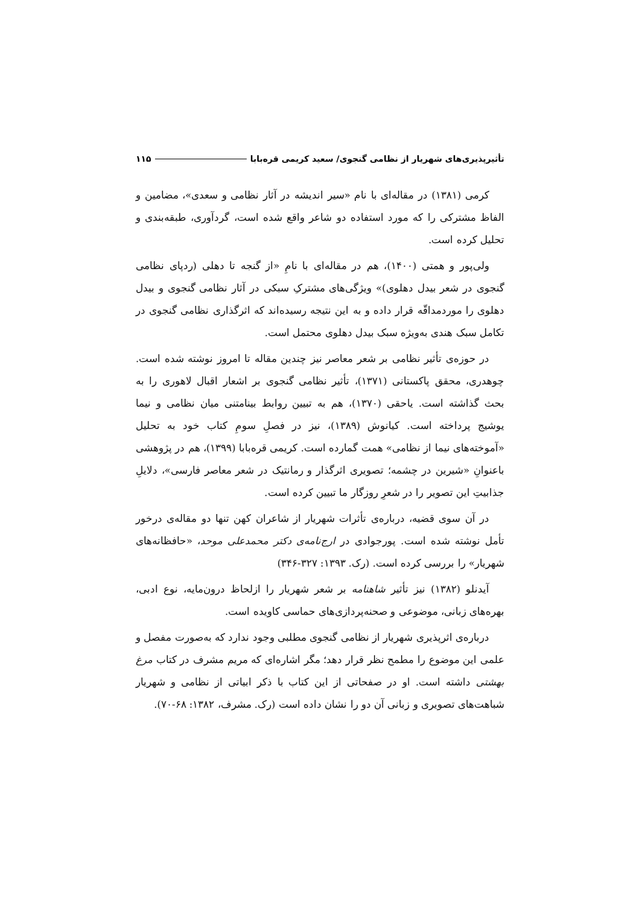تأثیرپذیری‌های شهریار از نظامی گنجوی/ سعید کریمی قره‌بابا ۱۱۵
کرمی (۱۳۸۱) در مقاله‌ای با نام «سیر اندیشه در آثار نظامی و سعدی»، مضامین و الفاظ مشترکی را که مورد استفاده دو شاعر واقع شده است، گردآوری، طبقه‌بندی و تحلیل کرده است.
ولی‌پور و همتی (۱۴۰۰)، هم در مقاله‌ای با نامِ «از گنجه تا دهلی (ردپای نظامی گنجوی در شعر بیدل دهلوی)» ویژگی‌های مشترکِ سبکی در آثار نظامی گنجوی و بیدل دهلوی را موردمداقّه قرار داده و به این نتیجه رسیده‌اند که اثرگذاری نظامی گنجوی در تکامل سبک هندی به‌ویژه سبک بیدل دهلوی محتمل است.
در حوزه‌ی تأثیر نظامی بر شعر معاصر نیز چندین مقاله تا امروز نوشته شده است. چوهدری، محقق پاکستانی (۱۳۷۱)، تأثیر نظامی گنجوی بر اشعار اقبال لاهوری را به بحث گذاشته است. یاحقی (۱۳۷۰)، هم به تبیین روابط بینامتنی میان نظامی و نیما یوشیج پرداخته است. کیانوش (۱۳۸۹)، نیز در فصلِ سومِ کتاب خود به تحلیل «آموخته‌های نیما از نظامی» همت گمارده است. کریمی قره‌بابا (۱۳۹۹)، هم در پژوهشی باعنوانِ «شیرین در چشمه؛ تصویری اثرگذار و رمانتیک در شعر معاصر فارسی»، دلایلِ جذابیتِ این تصویر را در شعرِ روزگار ما تبیین کرده است.
در آن سوی قضیه، درباره‌ی تأثرات شهریار از شاعران کهن تنها دو مقاله‌ی درخور تأمل نوشته شده است. پورجوادی در ارج‌نامه‌ی دکتر محمدعلی موحد، «حافظانه‌های شهریار» را بررسی کرده است. (رک. ۱۳۹۳: ۳۲۷-۳۴۶)
آیدنلو (۱۳۸۲) نیز تأثیر شاهنامه بر شعر شهریار را ازلحاظ درون‌مایه، نوع ادبی، بهره‌های زبانی، موضوعی و صحنه‌پردازی‌های حماسی کاویده است.
درباره‌ی اثرپذیری شهریار از نظامی گنجوی مطلبی وجود ندارد که به‌صورت مفصل و علمی این موضوع را مطمح نظر قرار دهد؛ مگر اشاره‌ای که مریم مشرف در کتاب مرغ بهشتی داشته است. او در صفحاتی از این کتاب با ذکر ابیاتی از نظامی و شهریار شباهت‌های تصویری و زبانی آن دو را نشان داده است (رک. مشرف، ۱۳۸۲: ۶۸-۷۰).